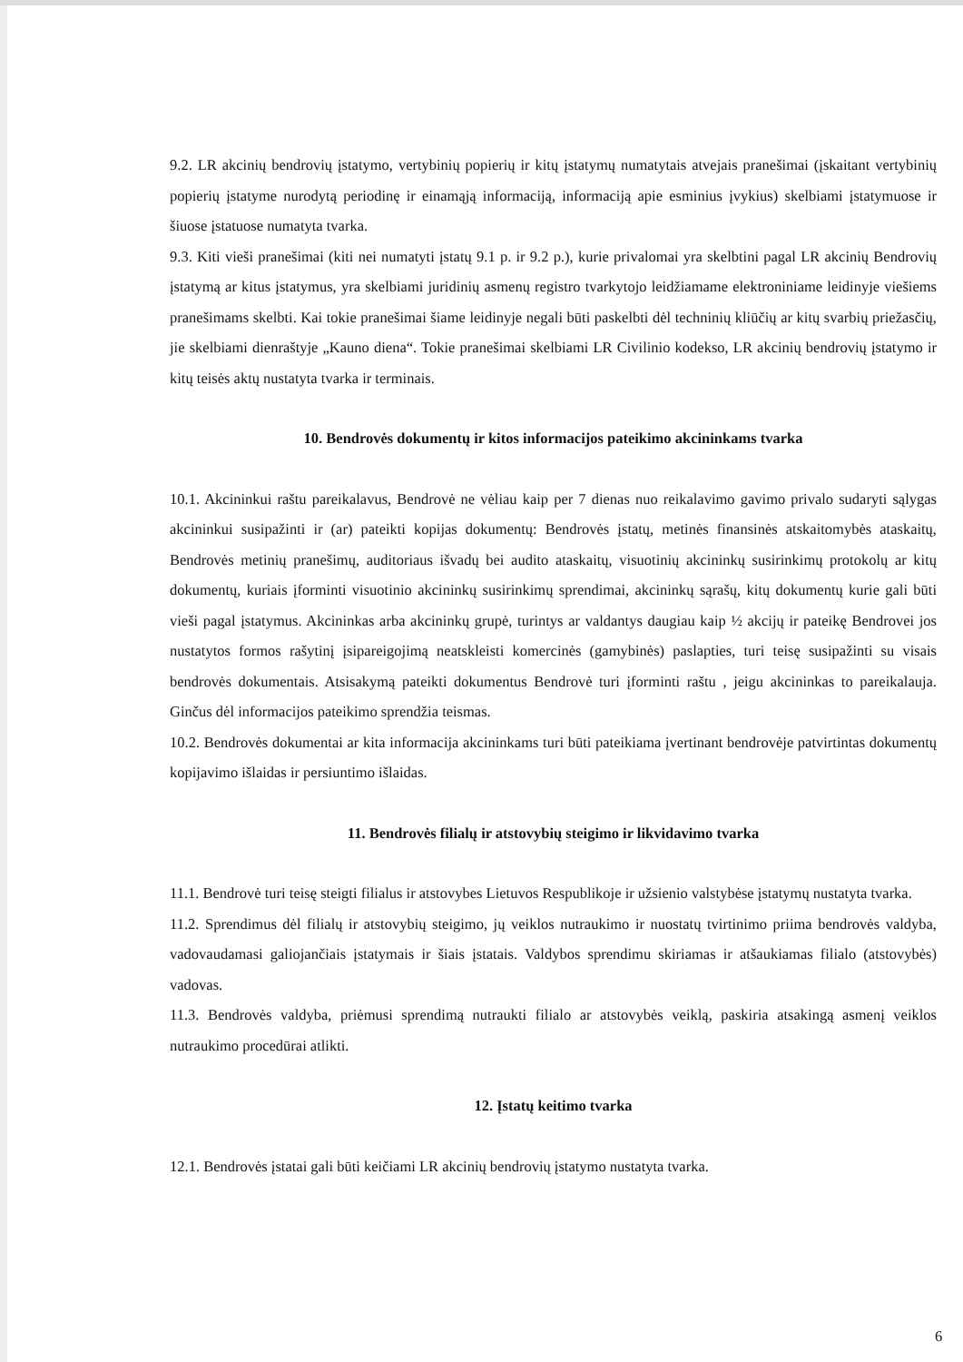9.2. LR akcinių bendrovių įstatymo, vertybinių popierių ir kitų įstatymų numatytais atvejais pranešimai (įskaitant vertybinių popierių įstatyme nurodytą periodinę ir einamąją informaciją, informaciją apie esminius įvykius) skelbiami įstatymuose ir šiuose įstatuose numatyta tvarka.
9.3. Kiti vieši pranešimai (kiti nei numatyti įstatų 9.1 p. ir 9.2 p.), kurie privalomai yra skelbtini pagal LR akcinių Bendrovių įstatymą ar kitus įstatymus, yra skelbiami juridinių asmenų registro tvarkytojo leidžiamame elektroniniame leidinyje viešiems pranešimams skelbti. Kai tokie pranešimai šiame leidinyje negali būti paskelbti dėl techninių kliūčių ar kitų svarbių priežasčių, jie skelbiami dienraštyje „Kauno diena“. Tokie pranešimai skelbiami LR Civilinio kodekso, LR akcinių bendrovių įstatymo ir kitų teisės aktų nustatyta tvarka ir terminais.
10. Bendrovės dokumentų ir kitos informacijos pateikimo akcininkams tvarka
10.1. Akcininkui raštu pareikalavus, Bendrovė ne vėliau kaip per 7 dienas nuo reikalavimo gavimo privalo sudaryti sąlygas akcininkui susipažinti ir (ar) pateikti kopijas dokumentų: Bendrovės įstatų, metinės finansinės atskaitomybės ataskaitų, Bendrovės metinių pranešimų, auditoriaus išvadų bei audito ataskaitų, visuotinių akcininkų susirinkimų protokolų ar kitų dokumentų, kuriais įforminti visuotinio akcininkų susirinkimų sprendimai, akcininkų sąrašų, kitų dokumentų kurie gali būti vieši pagal įstatymus. Akcininkas arba akcininkų grupė, turintys ar valdantys daugiau kaip ½ akcijų ir pateikę Bendrovei jos nustatytos formos rašytinį įsipareigojimą neatskleisti komercinės (gamybinės) paslapties, turi teisę susipažinti su visais bendrovės dokumentais. Atsisakymą pateikti dokumentus Bendrovė turi įforminti raštu , jeigu akcininkas to pareikalauja. Ginčus dėl informacijos pateikimo sprendžia teismas.
10.2. Bendrovės dokumentai ar kita informacija akcininkams turi būti pateikiama įvertinant bendrovėje patvirtintas dokumentų kopijavimo išlaidas ir persiuntimo išlaidas.
11. Bendrovės filialų ir atstovybių steigimo ir likvidavimo tvarka
11.1. Bendrovė turi teisę steigti filialus ir atstovybes Lietuvos Respublikoje ir užsienio valstybėse įstatymų nustatyta tvarka.
11.2. Sprendimus dėl filialų ir atstovybių steigimo, jų veiklos nutraukimo ir nuostatų tvirtinimo priima bendrovės valdyba, vadovaudamasi galiojančiais įstatymais ir šiais įstatais. Valdybos sprendimu skiriamas ir atšaukiamas filialo (atstovybės) vadovas.
11.3. Bendrovės valdyba, priėmusi sprendimą nutraukti filialo ar atstovybės veiklą, paskiria atsakingą asmenį veiklos nutraukimo procedūrai atlikti.
12. Įstatų keitimo tvarka
12.1. Bendrovės įstatai gali būti keičiami LR akcinių bendrovių įstatymo nustatyta tvarka.
6